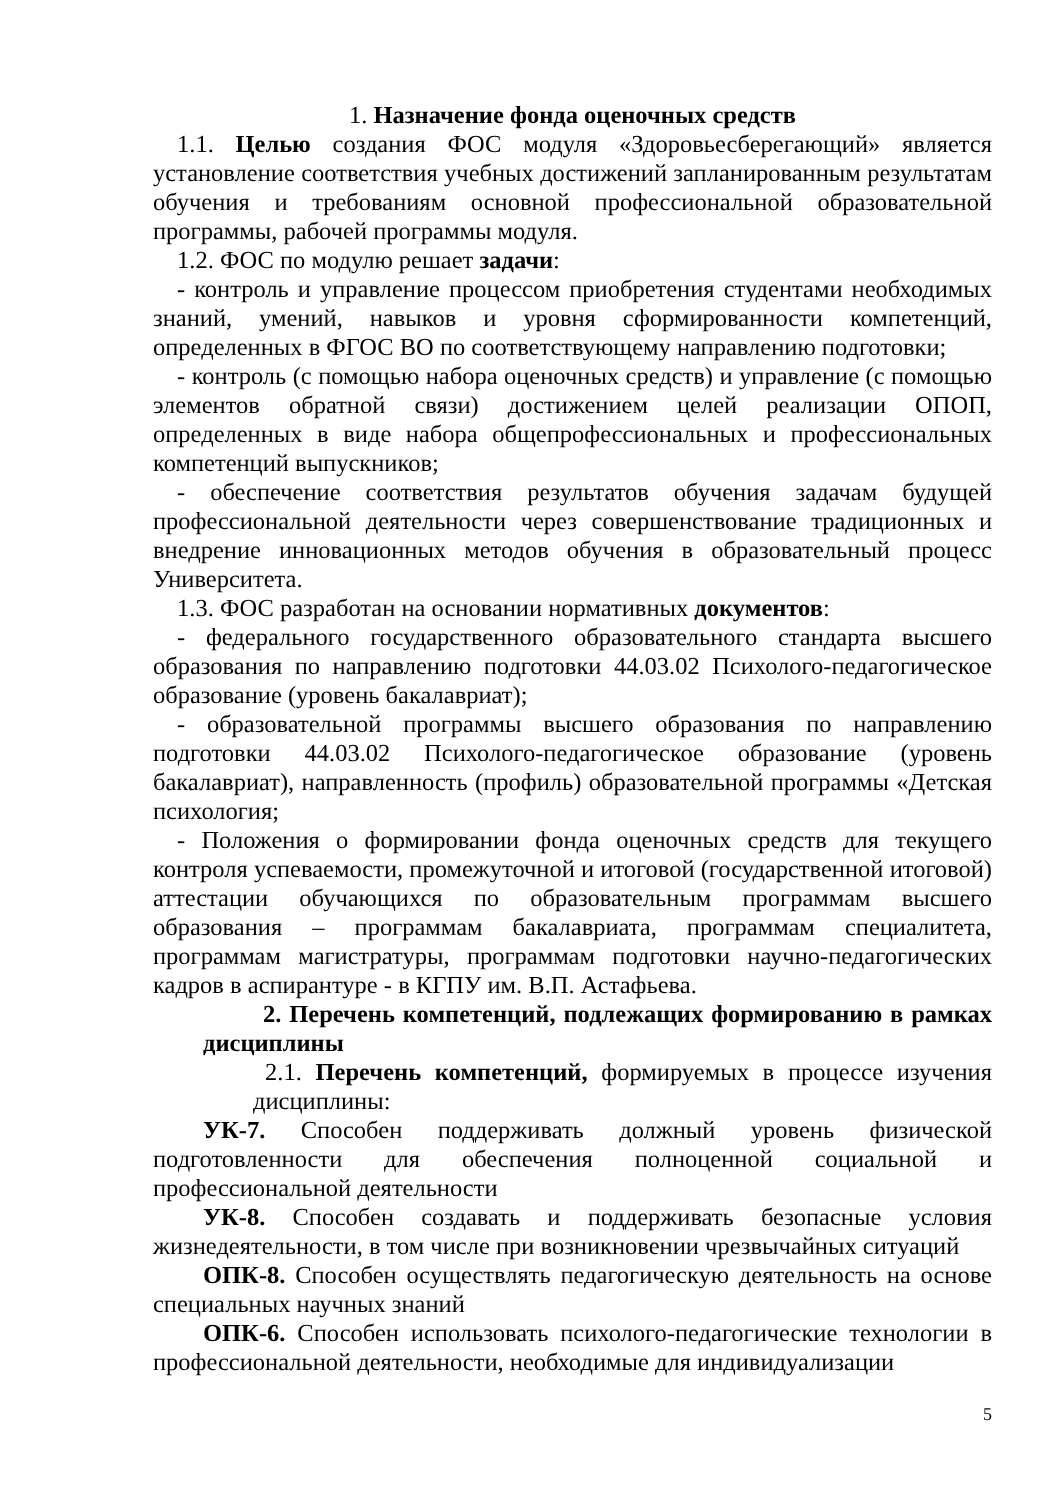1. Назначение фонда оценочных средств
1.1. Целью создания ФОС модуля «Здоровьесберегающий» является установление соответствия учебных достижений запланированным результатам обучения и требованиям основной профессиональной образовательной программы, рабочей программы модуля.
1.2. ФОС по модулю решает задачи:
- контроль и управление процессом приобретения студентами необходимых знаний, умений, навыков и уровня сформированности компетенций, определенных в ФГОС ВО по соответствующему направлению подготовки;
- контроль (с помощью набора оценочных средств) и управление (с помощью элементов обратной связи) достижением целей реализации ОПОП, определенных в виде набора общепрофессиональных и профессиональных компетенций выпускников;
- обеспечение соответствия результатов обучения задачам будущей профессиональной деятельности через совершенствование традиционных и внедрение инновационных методов обучения в образовательный процесс Университета.
1.3. ФОС разработан на основании нормативных документов:
- федерального государственного образовательного стандарта высшего образования по направлению подготовки 44.03.02 Психолого-педагогическое образование (уровень бакалавриат);
- образовательной программы высшего образования по направлению подготовки 44.03.02 Психолого-педагогическое образование (уровень бакалавриат), направленность (профиль) образовательной программы «Детская психология;
- Положения о формировании фонда оценочных средств для текущего контроля успеваемости, промежуточной и итоговой (государственной итоговой) аттестации обучающихся по образовательным программам высшего образования – программам бакалавриата, программам специалитета, программам магистратуры, программам подготовки научно-педагогических кадров в аспирантуре - в КГПУ им. В.П. Астафьева.
2. Перечень компетенций, подлежащих формированию в рамках дисциплины
2.1. Перечень компетенций, формируемых в процессе изучения дисциплины:
УК-7. Способен поддерживать должный уровень физической подготовленности для обеспечения полноценной социальной и профессиональной деятельности
УК-8. Способен создавать и поддерживать безопасные условия жизнедеятельности, в том числе при возникновении чрезвычайных ситуаций
ОПК-8. Способен осуществлять педагогическую деятельность на основе специальных научных знаний
ОПК-6. Способен использовать психолого-педагогические технологии в профессиональной деятельности, необходимые для индивидуализации
5